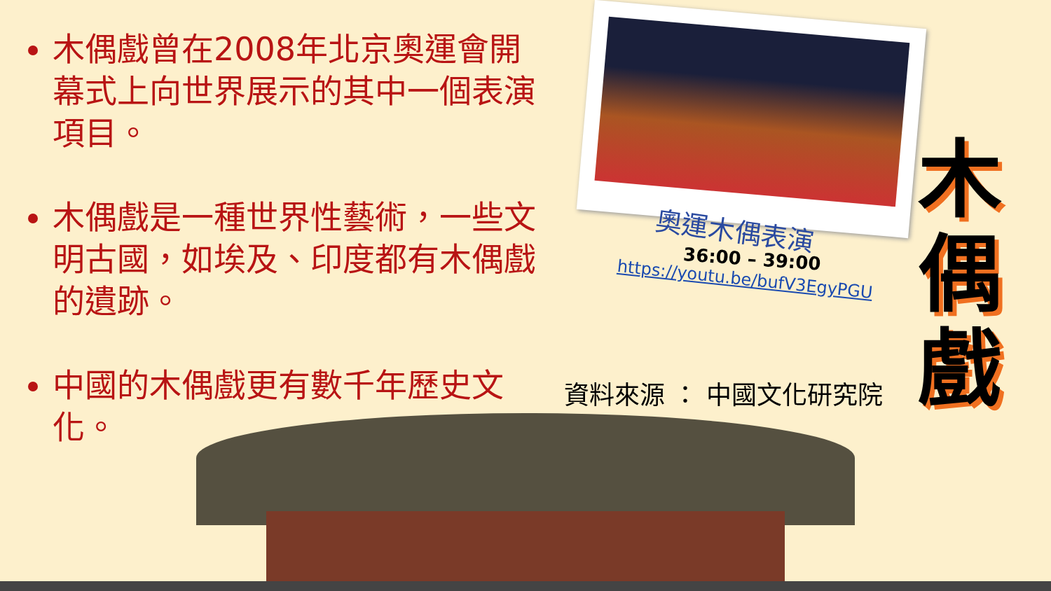木偶戲曾在2008年北京奧運會開幕式上向世界展示的其中一個表演項目。
木偶戲是一種世界性藝術，一些文明古國，如埃及、印度都有木偶戲的遺跡。
中國的木偶戲更有數千年歷史文化。
奧運木偶表演
36:00 – 39:00
https://youtu.be/bufV3EgyPGU
資料來源 ： 中國文化研究院
木 偶 戲